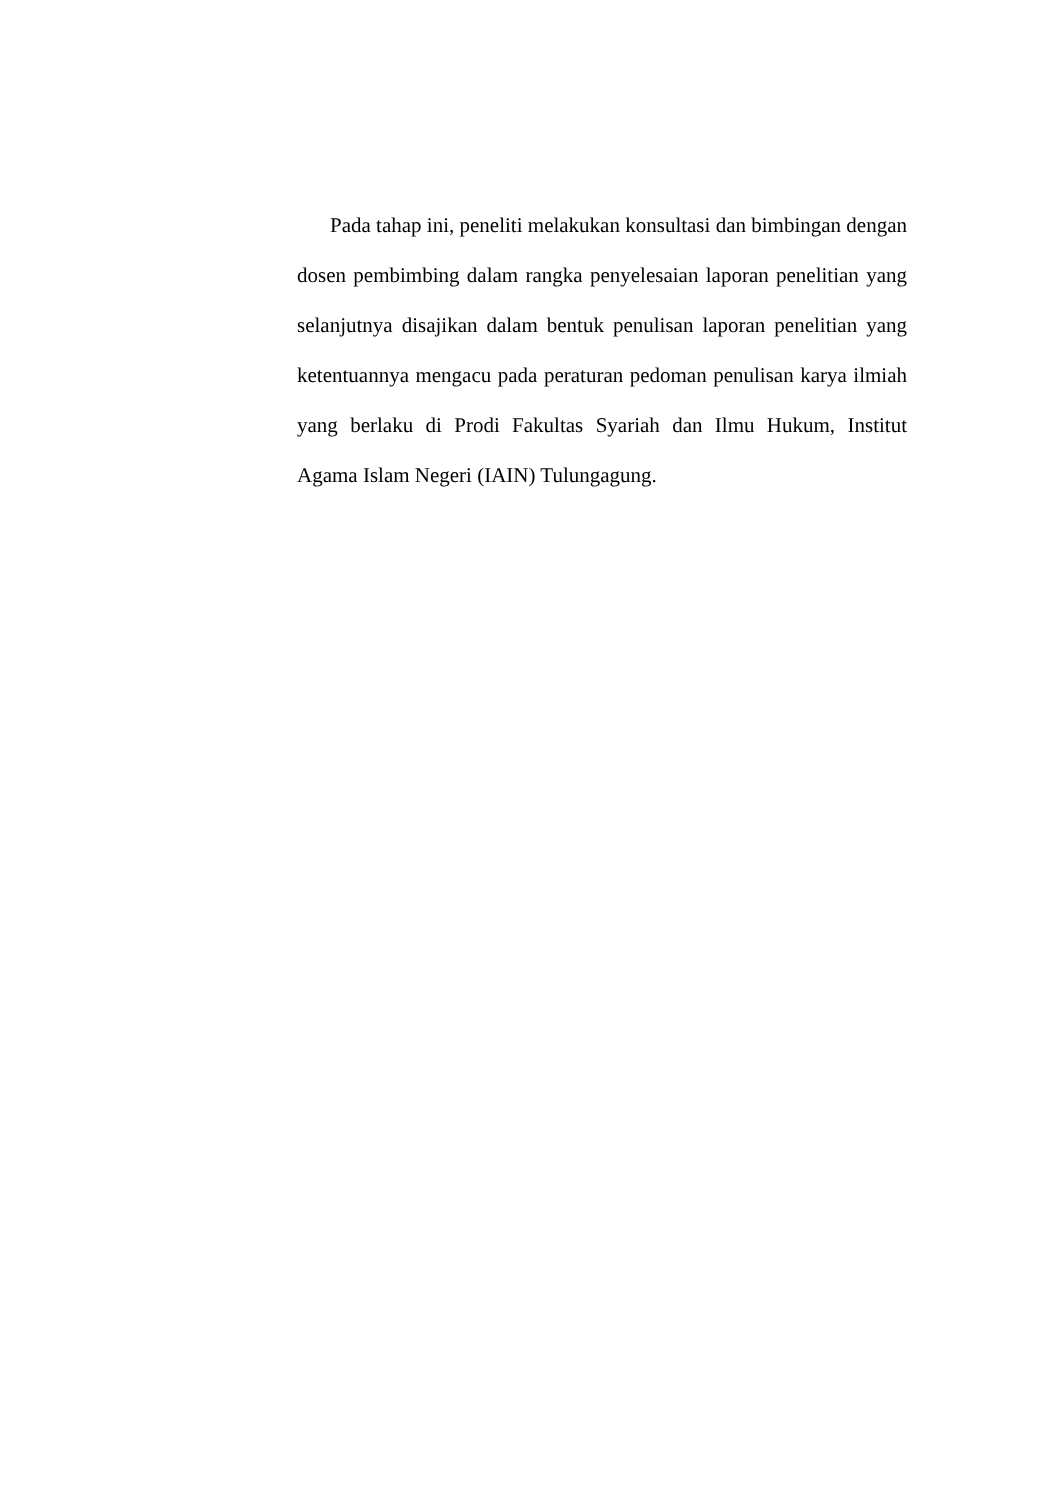Pada tahap ini, peneliti melakukan konsultasi dan bimbingan dengan dosen pembimbing dalam rangka penyelesaian laporan penelitian yang selanjutnya disajikan dalam bentuk penulisan laporan penelitian yang ketentuannya mengacu pada peraturan pedoman penulisan karya ilmiah yang berlaku di Prodi Fakultas Syariah dan Ilmu Hukum, Institut Agama Islam Negeri (IAIN) Tulungagung.